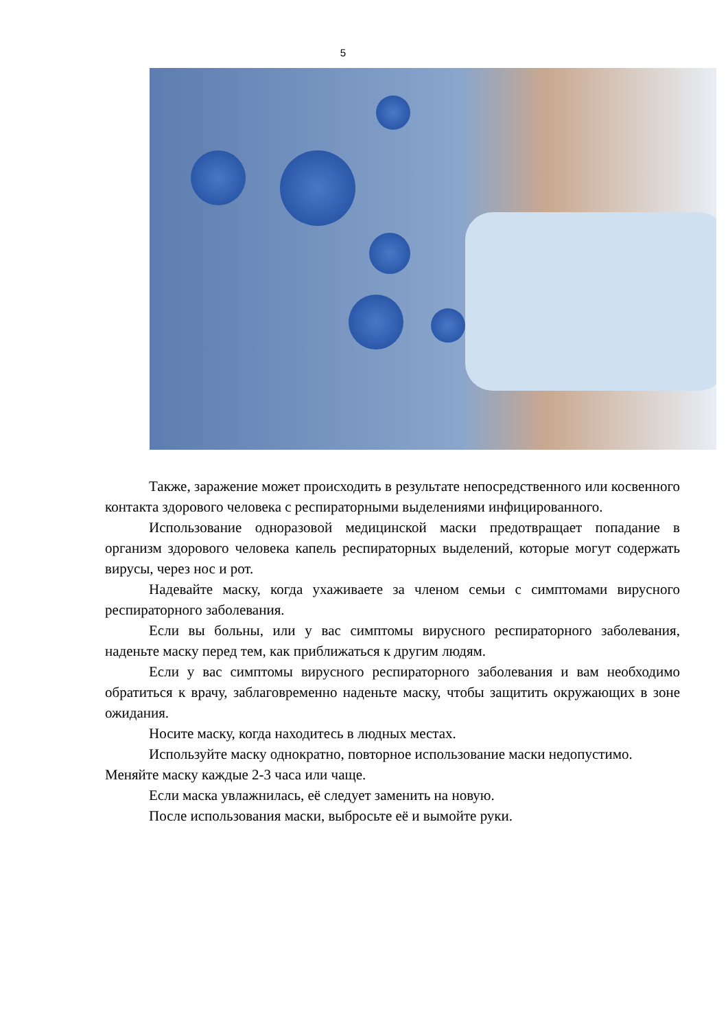5
Также, заражение может происходить в результате непосредственного или косвенного контакта здорового человека с респираторными выделениями инфицированного.
Использование одноразовой медицинской маски предотвращает попадание в организм здорового человека капель респираторных выделений, которые могут содержать вирусы, через нос и рот.
Надевайте маску, когда ухаживаете за членом семьи с симптомами вирусного респираторного заболевания.
Если вы больны, или у вас симптомы вирусного респираторного заболевания, наденьте маску перед тем, как приближаться к другим людям.
Если у вас симптомы вирусного респираторного заболевания и вам необходимо обратиться к врачу, заблаговременно наденьте маску, чтобы защитить окружающих в зоне ожидания.
Носите маску, когда находитесь в людных местах.
Используйте маску однократно, повторное использование маски недопустимо. Меняйте маску каждые 2-3 часа или чаще.
Если маска увлажнилась, её следует заменить на новую.
После использования маски, выбросьте её и вымойте руки.